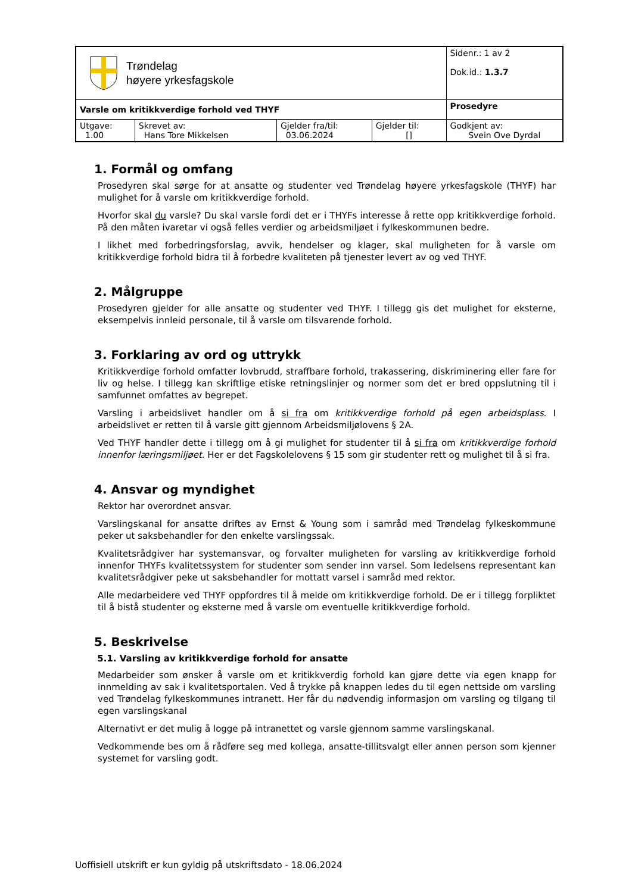| Trøndelag høyere yrkesfagskole | | | | Sidenr.: 1 av 2 Dok.id.: 1.3.7 |
| Varsle om kritikkverdige forhold ved THYF | | | | Prosedyre |
| Utgave: 1.00 | Skrevet av: Hans Tore Mikkelsen | Gjelder fra/til: 03.06.2024 | Gjelder til: [] | Godkjent av: Svein Ove Dyrdal |
1. Formål og omfang
Prosedyren skal sørge for at ansatte og studenter ved Trøndelag høyere yrkesfagskole (THYF) har mulighet for å varsle om kritikkverdige forhold.
Hvorfor skal du varsle? Du skal varsle fordi det er i THYFs interesse å rette opp kritikkverdige forhold. På den måten ivaretar vi også felles verdier og arbeidsmiljøet i fylkeskommunen bedre.
I likhet med forbedringsforslag, avvik, hendelser og klager, skal muligheten for å varsle om kritikkverdige forhold bidra til å forbedre kvaliteten på tjenester levert av og ved THYF.
2. Målgruppe
Prosedyren gjelder for alle ansatte og studenter ved THYF. I tillegg gis det mulighet for eksterne, eksempelvis innleid personale, til å varsle om tilsvarende forhold.
3. Forklaring av ord og uttrykk
Kritikkverdige forhold omfatter lovbrudd, straffbare forhold, trakassering, diskriminering eller fare for liv og helse. I tillegg kan skriftlige etiske retningslinjer og normer som det er bred oppslutning til i samfunnet omfattes av begrepet.
Varsling i arbeidslivet handler om å si fra om kritikkverdige forhold på egen arbeidsplass. I arbeidslivet er retten til å varsle gitt gjennom Arbeidsmiljølovens § 2A.
Ved THYF handler dette i tillegg om å gi mulighet for studenter til å si fra om kritikkverdige forhold innenfor læringsmiljøet. Her er det Fagskolelovens § 15 som gir studenter rett og mulighet til å si fra.
4. Ansvar og myndighet
Rektor har overordnet ansvar.
Varslingskanal for ansatte driftes av Ernst & Young som i samråd med Trøndelag fylkeskommune peker ut saksbehandler for den enkelte varslingssak.
Kvalitetsrådgiver har systemansvar, og forvalter muligheten for varsling av kritikkverdige forhold innenfor THYFs kvalitetssystem for studenter som sender inn varsel. Som ledelsens representant kan kvalitetsrådgiver peke ut saksbehandler for mottatt varsel i samråd med rektor.
Alle medarbeidere ved THYF oppfordres til å melde om kritikkverdige forhold. De er i tillegg forpliktet til å bistå studenter og eksterne med å varsle om eventuelle kritikkverdige forhold.
5. Beskrivelse
5.1. Varsling av kritikkverdige forhold for ansatte
Medarbeider som ønsker å varsle om et kritikkverdig forhold kan gjøre dette via egen knapp for innmelding av sak i kvalitetsportalen. Ved å trykke på knappen ledes du til egen nettside om varsling ved Trøndelag fylkeskommunes intranett. Her får du nødvendig informasjon om varsling og tilgang til egen varslingskanal
Alternativt er det mulig å logge på intranettet og varsle gjennom samme varslingskanal.
Vedkommende bes om å rådføre seg med kollega, ansatte-tillitsvalgt eller annen person som kjenner systemet for varsling godt.
Uoffisiell utskrift er kun gyldig på utskriftsdato - 18.06.2024